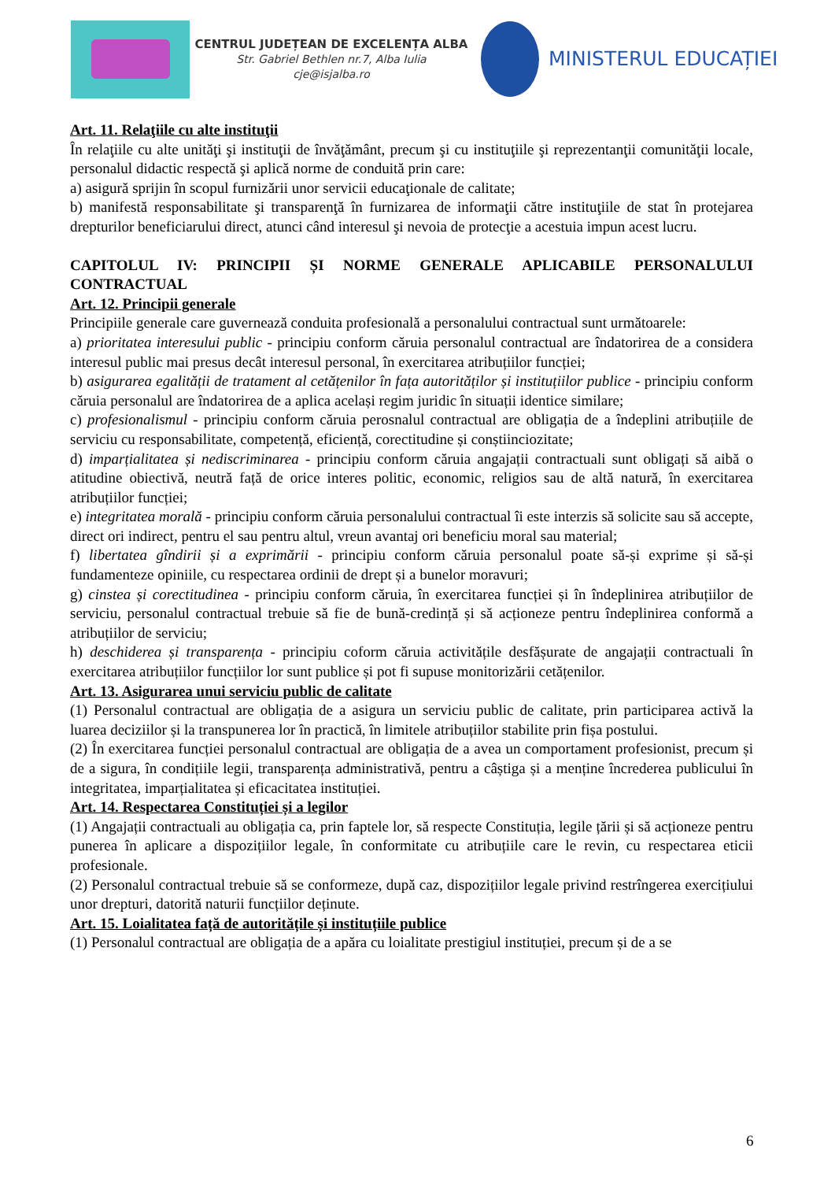CENTRUL JUDEȚEAN DE EXCELENȚA ALBA
Str. Gabriel Bethlen nr.7, Alba Iulia
cje@isjalba.ro
MINISTERUL EDUCAȚIEI
Art. 11. Relaţiile cu alte instituţii
În relaţiile cu alte unităţi şi instituţii de învăţământ, precum şi cu instituţiile şi reprezentanţii comunităţii locale, personalul didactic respectă şi aplică norme de conduită prin care:
a) asigură sprijin în scopul furnizării unor servicii educaţionale de calitate;
b) manifestă responsabilitate şi transparenţă în furnizarea de informaţii către instituţiile de stat în protejarea drepturilor beneficiarului direct, atunci când interesul şi nevoia de protecţie a acestuia impun acest lucru.
CAPITOLUL IV: PRINCIPII ȘI NORME GENERALE APLICABILE PERSONALULUI CONTRACTUAL
Art. 12. Principii generale
Principiile generale care guvernează conduita profesională a personalului contractual sunt următoarele:
a) prioritatea interesului public - principiu conform căruia personalul contractual are îndatorirea de a considera interesul public mai presus decât interesul personal, în exercitarea atribuțiilor funcției;
b) asigurarea egalității de tratament al cetățenilor în fața autorităților și instituțiilor publice - principiu conform căruia personalul are îndatorirea de a aplica același regim juridic în situații identice similare;
c) profesionalismul - principiu conform căruia perosnalul contractual are obligația de a îndeplini atribuțiile de serviciu cu responsabilitate, competență, eficiență, corectitudine și conștiinciozitate;
d) imparțialitatea și nediscriminarea - principiu conform căruia angajații contractuali sunt obligați să aibă o atitudine obiectivă, neutră față de orice interes politic, economic, religios sau de altă natură, în exercitarea atribuțiilor funcției;
e) integritatea morală - principiu conform căruia personalului contractual îi este interzis să solicite sau să accepte, direct ori indirect, pentru el sau pentru altul, vreun avantaj ori beneficiu moral sau material;
f) libertatea gîndirii și a exprimării - principiu conform căruia personalul poate să-și exprime și să-și fundamenteze opiniile, cu respectarea ordinii de drept și a bunelor moravuri;
g) cinstea și corectitudinea - principiu conform căruia, în exercitarea funcției și în îndeplinirea atribuțiilor de serviciu, personalul contractual trebuie să fie de bună-credință și să acționeze pentru îndeplinirea conformă a atribuțiilor de serviciu;
h) deschiderea și transparența - principiu coform căruia activitățile desfășurate de angajații contractuali în exercitarea atribuțiilor funcțiilor lor sunt publice și pot fi supuse monitorizării cetățenilor.
Art. 13. Asigurarea unui serviciu public de calitate
(1) Personalul contractual are obligația de a asigura un serviciu public de calitate, prin participarea activă la luarea deciziilor și la transpunerea lor în practică, în limitele atribuțiilor stabilite prin fișa postului.
(2) În exercitarea funcției personalul contractual are obligația de a avea un comportament profesionist, precum și de a sigura, în condițiile legii, transparența administrativă, pentru a câștiga și a menține încrederea publicului în integritatea, imparțialitatea și eficacitatea instituției.
Art. 14. Respectarea Constituției și a legilor
(1) Angajații contractuali au obligația ca, prin faptele lor, să respecte Constituția, legile țării și să acționeze pentru punerea în aplicare a dispozițiilor legale, în conformitate cu atribuțiile care le revin, cu respectarea eticii profesionale.
(2) Personalul contractual trebuie să se conformeze, după caz, dispozițiilor legale privind restrîngerea exercițiului unor drepturi, datorită naturii funcțiilor deținute.
Art. 15. Loialitatea față de autoritățile și instituțiile publice
(1) Personalul contractual are obligația de a apăra cu loialitate prestigiul instituției, precum și de a se
6